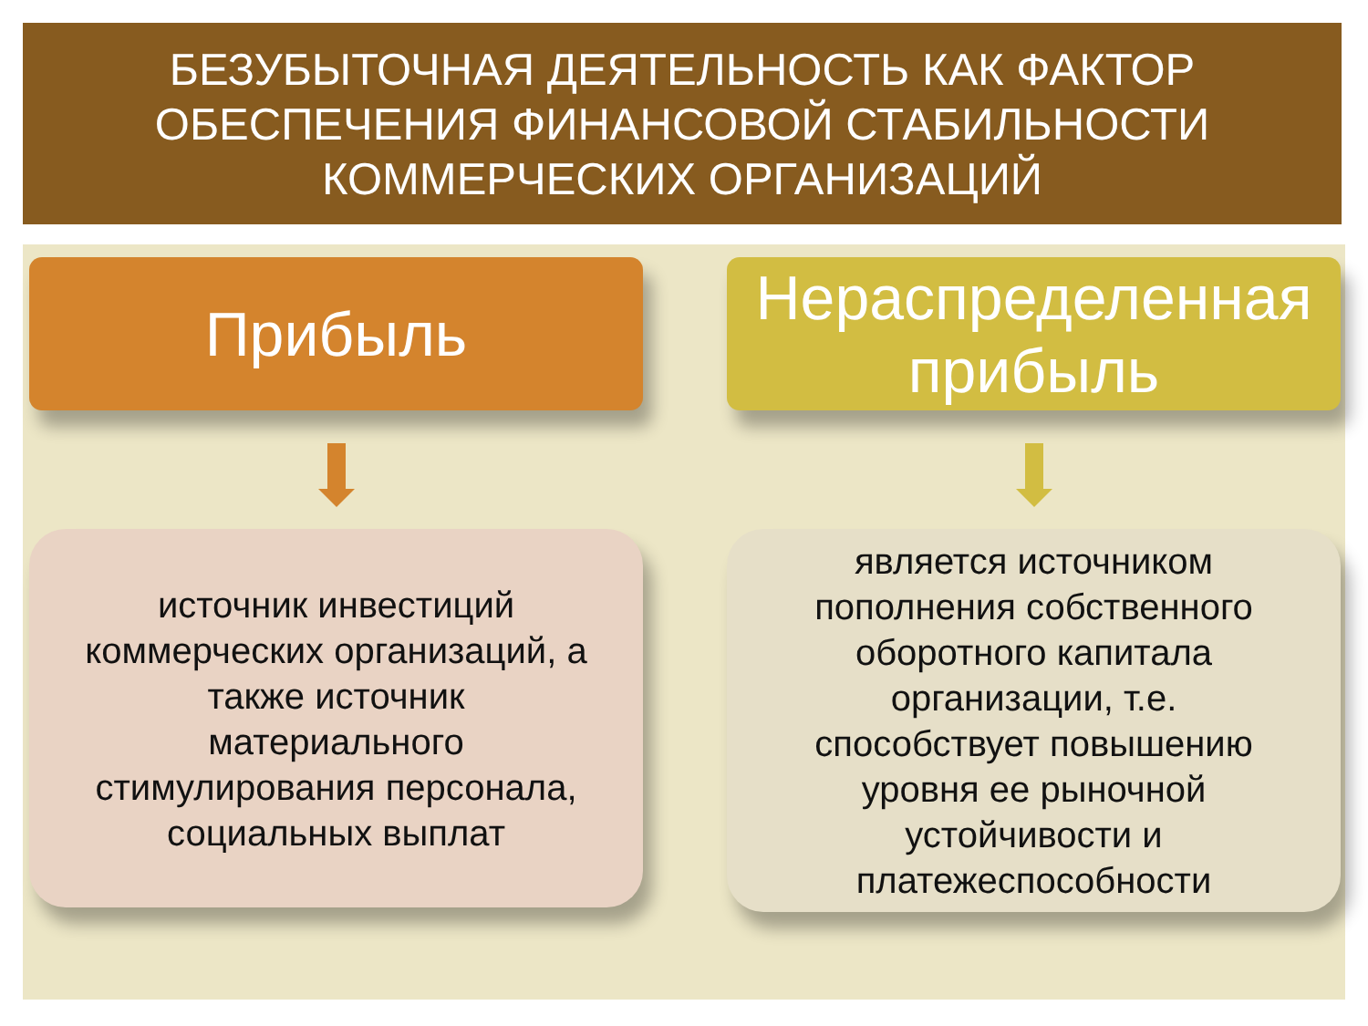БЕЗУБЫТОЧНАЯ ДЕЯТЕЛЬНОСТЬ КАК ФАКТОР
ОБЕСПЕЧЕНИЯ ФИНАНСОВОЙ СТАБИЛЬНОСТИ
КОММЕРЧЕСКИХ ОРГАНИЗАЦИЙ
Прибыль
источник инвестиций
коммерческих организаций, а
также источник
материального
стимулирования персонала,
социальных выплат
Нераспределенная
прибыль
является источником
пополнения собственного
оборотного капитала
организации, т.е.
способствует повышению
уровня ее рыночной
устойчивости и
платежеспособности